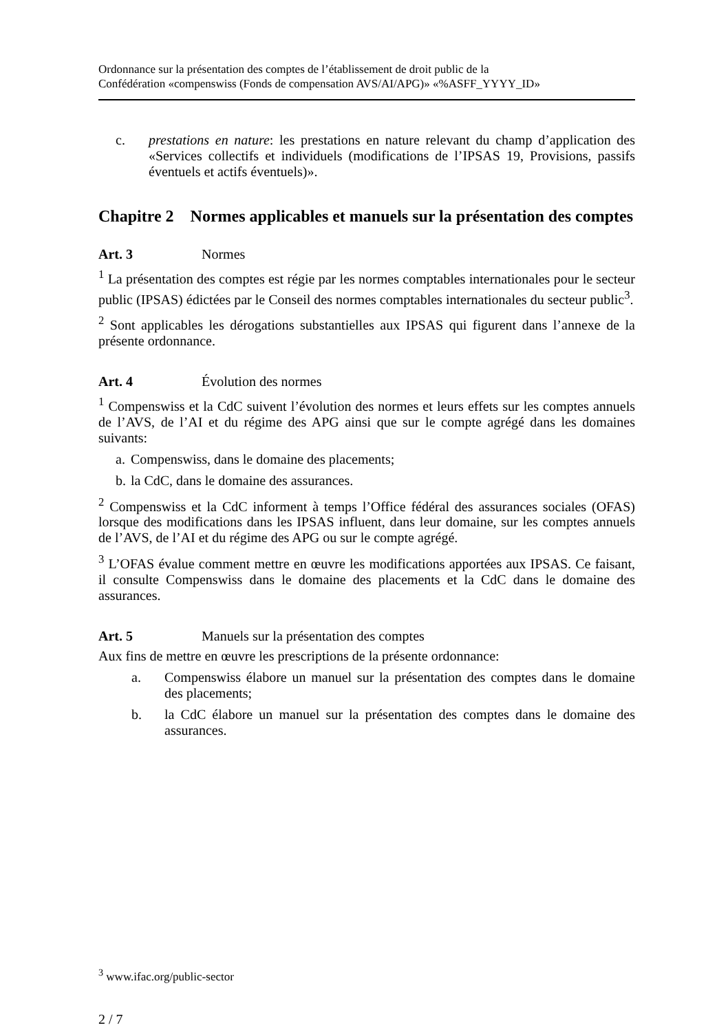Ordonnance sur la présentation des comptes de l’établissement de droit public de la
Confédération «compenswiss (Fonds de compensation AVS/AI/APG)» «%ASFF_YYYY_ID»
c. prestations en nature: les prestations en nature relevant du champ d’application des «Services collectifs et individuels (modifications de l’IPSAS 19, Provisions, passifs éventuels et actifs éventuels)».
Chapitre 2 Normes applicables et manuels sur la présentation des comptes
Art. 3 Normes
<sup>1</sup> La présentation des comptes est régie par les normes comptables internationales pour le secteur public (IPSAS) édictées par le Conseil des normes comptables internationales du secteur public<sup>3</sup>.
<sup>2</sup> Sont applicables les dérogations substantielles aux IPSAS qui figurent dans l’annexe de la présente ordonnance.
Art. 4 Évolution des normes
<sup>1</sup> Compenswiss et la CdC suivent l’évolution des normes et leurs effets sur les comptes annuels de l’AVS, de l’AI et du régime des APG ainsi que sur le compte agrégé dans les domaines suivants:
a. Compenswiss, dans le domaine des placements;
b. la CdC, dans le domaine des assurances.
<sup>2</sup> Compenswiss et la CdC informent à temps l’Office fédéral des assurances sociales (OFAS) lorsque des modifications dans les IPSAS influent, dans leur domaine, sur les comptes annuels de l’AVS, de l’AI et du régime des APG ou sur le compte agrégé.
<sup>3</sup> L’OFAS évalue comment mettre en œuvre les modifications apportées aux IPSAS. Ce faisant, il consulte Compenswiss dans le domaine des placements et la CdC dans le domaine des assurances.
Art. 5 Manuels sur la présentation des comptes
Aux fins de mettre en œuvre les prescriptions de la présente ordonnance:
a. Compenswiss élabore un manuel sur la présentation des comptes dans le domaine des placements;
b. la CdC élabore un manuel sur la présentation des comptes dans le domaine des assurances.
<sup>3</sup> www.ifac.org/public-sector
2 / 7